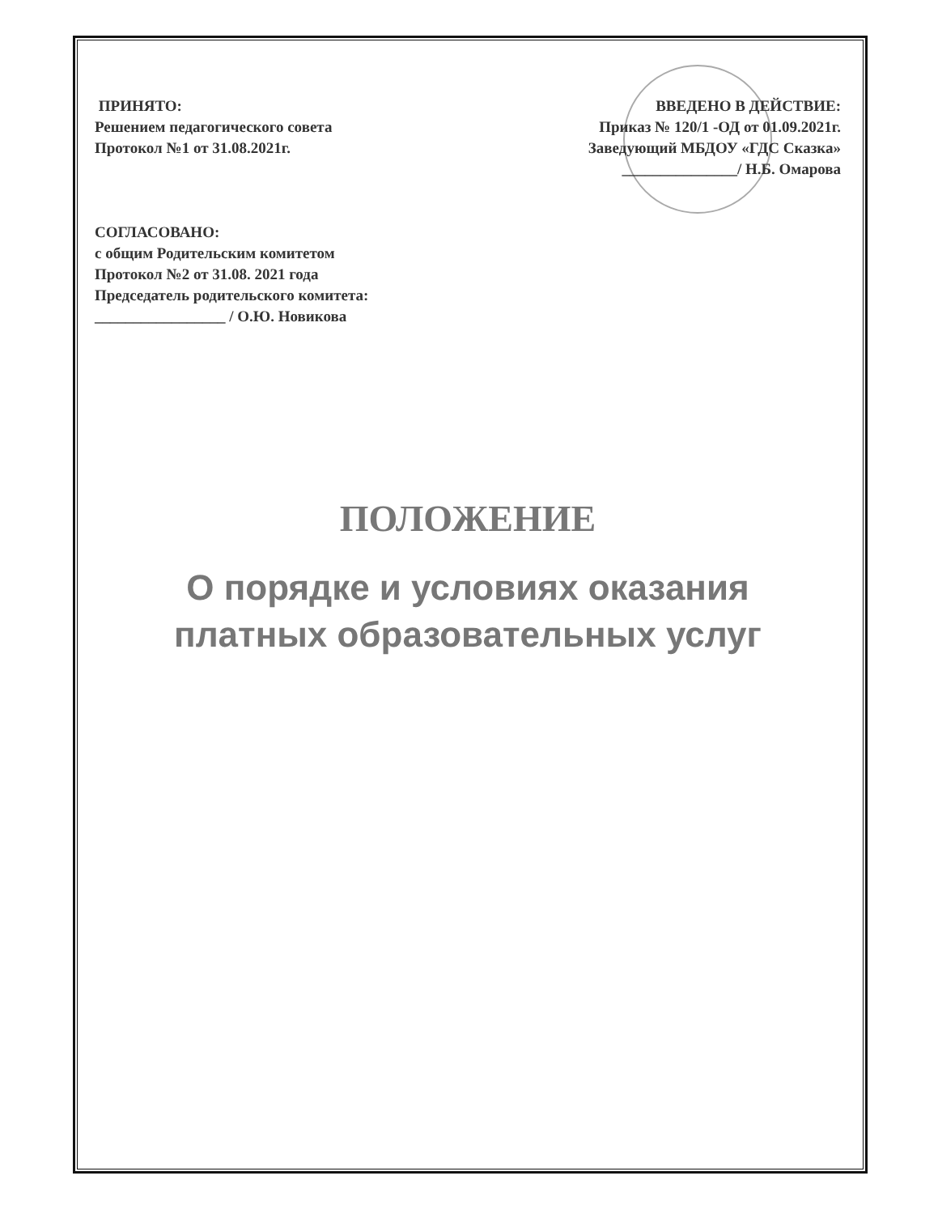ПРИНЯТО:
Решением педагогического совета
Протокол №1 от 31.08.2021г.
ВВЕДЕНО В ДЕЙСТВИЕ:
Приказ № 120/1 -ОД от 01.09.2021г.
Заведующий МБДОУ «ГДС Сказка»
_______________/ Н.Б. Омарова
СОГЛАСОВАНО:
с общим Родительским комитетом
Протокол №2 от 31.08. 2021 года
Председатель родительского комитета:
_________________ / О.Ю. Новикова
ПОЛОЖЕНИЕ
О порядке и условиях оказания
платных образовательных услуг